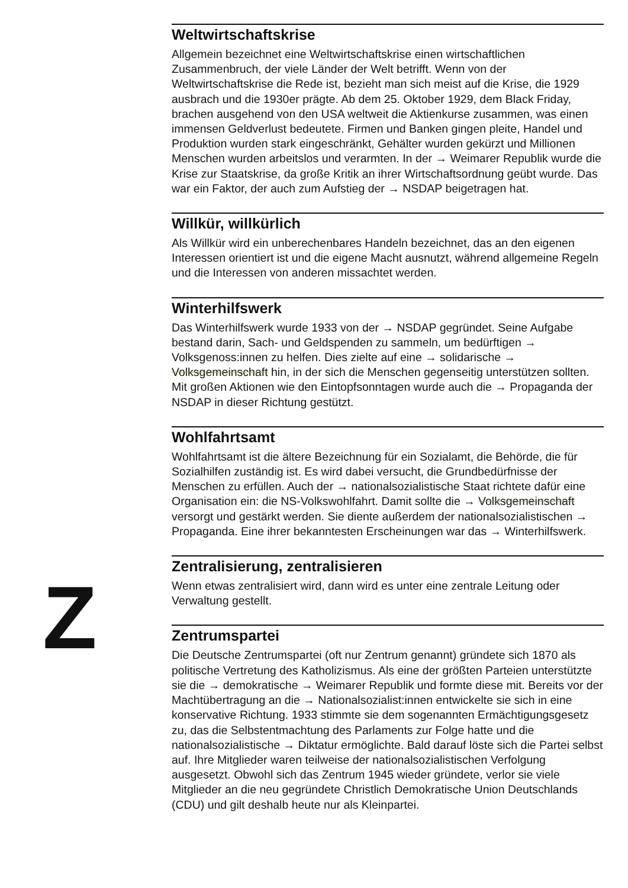Z
Weltwirtschaftskrise
Allgemein bezeichnet eine Weltwirtschaftskrise einen wirtschaftlichen Zusammenbruch, der viele Länder der Welt betrifft. Wenn von der Weltwirtschaftskrise die Rede ist, bezieht man sich meist auf die Krise, die 1929 ausbrach und die 1930er prägte. Ab dem 25. Oktober 1929, dem Black Friday, brachen ausgehend von den USA weltweit die Aktienkurse zusammen, was einen immensen Geldverlust bedeutete. Firmen und Banken gingen pleite, Handel und Produktion wurden stark eingeschränkt, Gehälter wurden gekürzt und Millionen Menschen wurden arbeitslos und verarmten. In der → Weimarer Republik wurde die Krise zur Staatskrise, da große Kritik an ihrer Wirtschaftsordnung geübt wurde. Das war ein Faktor, der auch zum Aufstieg der → NSDAP beigetragen hat.
Willkür, willkürlich
Als Willkür wird ein unberechenbares Handeln bezeichnet, das an den eigenen Interessen orientiert ist und die eigene Macht ausnutzt, während allgemeine Regeln und die Interessen von anderen missachtet werden.
Winterhilfswerk
Das Winterhilfswerk wurde 1933 von der → NSDAP gegründet. Seine Aufgabe bestand darin, Sach- und Geldspenden zu sammeln, um bedürftigen → Volksgenoss:innen zu helfen. Dies zielte auf eine → solidarische → Volksgemeinschaft hin, in der sich die Menschen gegenseitig unterstützen sollten. Mit großen Aktionen wie den Eintopfsonntagen wurde auch die → Propaganda der NSDAP in dieser Richtung gestützt.
Wohlfahrtsamt
Wohlfahrtsamt ist die ältere Bezeichnung für ein Sozialamt, die Behörde, die für Sozialhilfen zuständig ist. Es wird dabei versucht, die Grundbedürfnisse der Menschen zu erfüllen. Auch der → nationalsozialistische Staat richtete dafür eine Organisation ein: die NS-Volkswohlfahrt. Damit sollte die → Volksgemeinschaft versorgt und gestärkt werden. Sie diente außerdem der nationalsozialistischen → Propaganda. Eine ihrer bekanntesten Erscheinungen war das → Winterhilfswerk.
Zentralisierung, zentralisieren
Wenn etwas zentralisiert wird, dann wird es unter eine zentrale Leitung oder Verwaltung gestellt.
Zentrumspartei
Die Deutsche Zentrumspartei (oft nur Zentrum genannt) gründete sich 1870 als politische Vertretung des Katholizismus. Als eine der größten Parteien unterstützte sie die → demokratische → Weimarer Republik und formte diese mit. Bereits vor der Machtübertragung an die → Nationalsozialist:innen entwickelte sie sich in eine konservative Richtung. 1933 stimmte sie dem sogenannten Ermächtigungsgesetz zu, das die Selbstentmachtung des Parlaments zur Folge hatte und die nationalsozialistische → Diktatur ermöglichte. Bald darauf löste sich die Partei selbst auf. Ihre Mitglieder waren teilweise der nationalsozialistischen Verfolgung ausgesetzt. Obwohl sich das Zentrum 1945 wieder gründete, verlor sie viele Mitglieder an die neu gegründete Christlich Demokratische Union Deutschlands (CDU) und gilt deshalb heute nur als Kleinpartei.